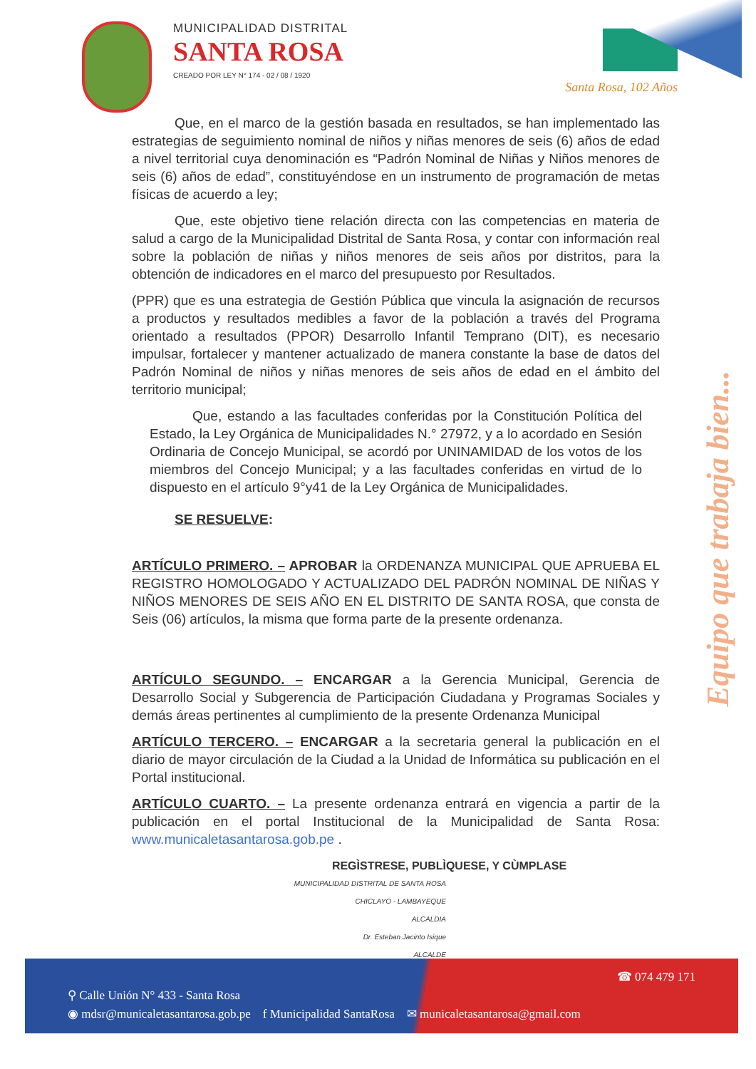MUNICIPALIDAD DISTRITAL
SANTA ROSA
CREADO POR LEY N° 174 - 02 / 08 / 1920
Santa Rosa, 102 Años
Que, en el marco de la gestión basada en resultados, se han implementado las estrategias de seguimiento nominal de niños y niñas menores de seis (6) años de edad a nivel territorial cuya denominación es “Padrón Nominal de Niñas y Niños menores de seis (6) años de edad”, constituyéndose en un instrumento de programación de metas físicas de acuerdo a ley;
Que, este objetivo tiene relación directa con las competencias en materia de salud a cargo de la Municipalidad Distrital de Santa Rosa, y contar con información real sobre la población de niñas y niños menores de seis años por distritos, para la obtención de indicadores en el marco del presupuesto por Resultados.
(PPR) que es una estrategia de Gestión Pública que vincula la asignación de recursos a productos y resultados medibles a favor de la población a través del Programa orientado a resultados (PPOR) Desarrollo Infantil Temprano (DIT), es necesario impulsar, fortalecer y mantener actualizado de manera constante la base de datos del Padrón Nominal de niños y niñas menores de seis años de edad en el ámbito del territorio municipal;
Que, estando a las facultades conferidas por la Constitución Política del Estado, la Ley Orgánica de Municipalidades N.° 27972, y a lo acordado en Sesión Ordinaria de Concejo Municipal, se acordó por UNINAMIDAD de los votos de los miembros del Concejo Municipal; y a las facultades conferidas en virtud de lo dispuesto en el artículo 9°y41 de la Ley Orgánica de Municipalidades.
SE RESUELVE:
ARTÍCULO PRIMERO. – APROBAR la ORDENANZA MUNICIPAL QUE APRUEBA EL REGISTRO HOMOLOGADO Y ACTUALIZADO DEL PADRÓN NOMINAL DE NIÑAS Y NIÑOS MENORES DE SEIS AÑO EN EL DISTRITO DE SANTA ROSA, que consta de Seis (06) artículos, la misma que forma parte de la presente ordenanza.
ARTÍCULO SEGUNDO. – ENCARGAR a la Gerencia Municipal, Gerencia de Desarrollo Social y Subgerencia de Participación Ciudadana y Programas Sociales y demás áreas pertinentes al cumplimiento de la presente Ordenanza Municipal
ARTÍCULO TERCERO. – ENCARGAR a la secretaria general la publicación en el diario de mayor circulación de la Ciudad a la Unidad de Informática su publicación en el Portal institucional.
ARTÍCULO CUARTO. – La presente ordenanza entrará en vigencia a partir de la publicación en el portal Institucional de la Municipalidad de Santa Rosa: www.municaletasantarosa.gob.pe .
REGÌSTRESE, PUBLÌQUESE, Y CÙMPLASE
MUNICIPALIDAD DISTRITAL DE SANTA ROSA
CHICLAYO - LAMBAYEQUE
ALCALDIA
Dr. Esteban Jacinto Isique
ALCALDE
Equipo que trabaja bien...
☎ 074 479 171
⚲ Calle Unión N° 433 - Santa Rosa
◉ mdsr@municaletasantarosa.gob.pe f Municipalidad SantaRosa ✉ municaletasantarosa@gmail.com